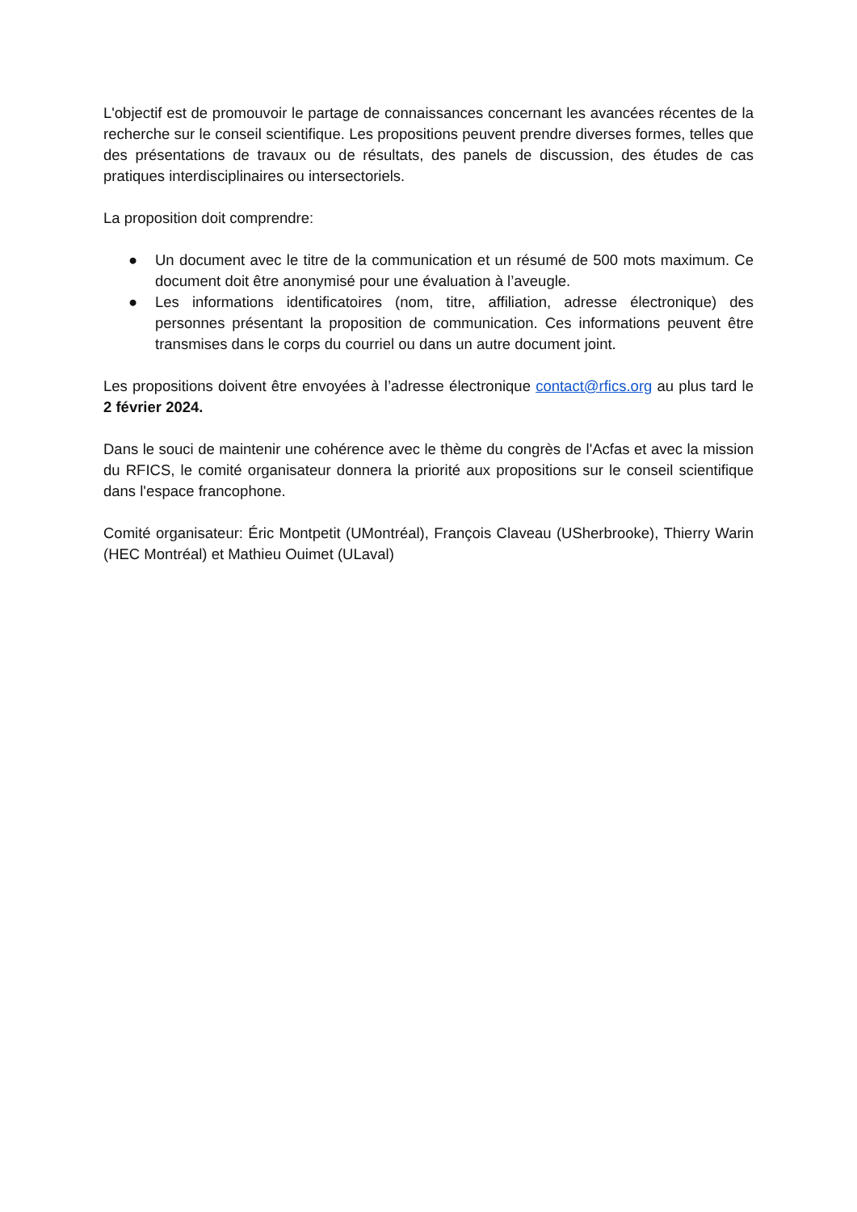L'objectif est de promouvoir le partage de connaissances concernant les avancées récentes de la recherche sur le conseil scientifique. Les propositions peuvent prendre diverses formes, telles que des présentations de travaux ou de résultats, des panels de discussion, des études de cas pratiques interdisciplinaires ou intersectoriels.
La proposition doit comprendre:
● Un document avec le titre de la communication et un résumé de 500 mots maximum. Ce document doit être anonymisé pour une évaluation à l’aveugle.
● Les informations identificatoires (nom, titre, affiliation, adresse électronique) des personnes présentant la proposition de communication. Ces informations peuvent être transmises dans le corps du courriel ou dans un autre document joint.
Les propositions doivent être envoyées à l’adresse électronique contact@rfics.org au plus tard le 2 février 2024.
Dans le souci de maintenir une cohérence avec le thème du congrès de l'Acfas et avec la mission du RFICS, le comité organisateur donnera la priorité aux propositions sur le conseil scientifique dans l'espace francophone.
Comité organisateur: Éric Montpetit (UMontréal), François Claveau (USherbrooke), Thierry Warin (HEC Montréal) et Mathieu Ouimet (ULaval)